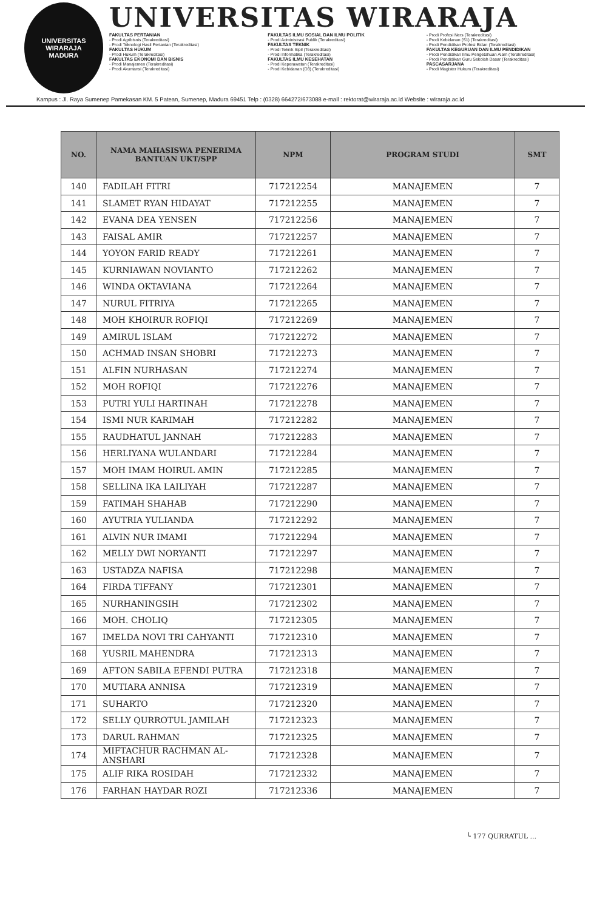UNIVERSITAS WIRARAJA
MADURA
UNIVERSITAS WIRARAJA
FAKULTAS PERTANIAN
- Prodi Agribisnis (Terakreditasi)
- Prodi Teknologi Hasil Pertanian (Terakreditasi)
FAKULTAS HUKUM
- Prodi Hukum (Terakreditasi)
FAKULTAS EKONOMI DAN BISNIS
- Prodi Manajemen (Terakreditasi)
- Prodi Akuntansi (Terakreditasi)
FAKULTAS ILMU SOSIAL DAN ILMU POLITIK
- Prodi Administrasi Publik (Terakreditasi)
FAKULTAS TEKNIK
- Prodi Teknik Sipil (Terakreditasi)
- Prodi Informatika (Terakreditasi)
FAKULTAS ILMU KESEHATAN
- Prodi Keperawatan (Terakreditasi)
- Prodi Kebidanan (D3) (Terakreditasi)
- Prodi Profesi Ners (Terakreditasi)
- Prodi Kebidanan (S1) (Terakreditasi)
- Prodi Pendidikan Profesi Bidan (Terakreditasi)
FAKULTAS KEGURUAN DAN ILMU PENDIDIKAN
- Prodi Pendidikan Ilmu Pengetahuan Alam (Terakreditasi)
- Prodi Pendidikan Guru Sekolah Dasar (Terakreditasi)
PASCASARJANA
- Prodi Magister Hukum (Terakreditasi)
Kampus : Jl. Raya Sumenep Pamekasan KM. 5 Patean, Sumenep, Madura 69451 Telp : (0328) 664272/673088 e-mail : rektorat@wiraraja.ac.id Website : wiraraja.ac.id
| NO. | NAMA MAHASISWA PENERIMA BANTUAN UKT/SPP | NPM | PROGRAM STUDI | SMT |
| --- | --- | --- | --- | --- |
| 140 | FADILAH FITRI | 717212254 | MANAJEMEN | 7 |
| 141 | SLAMET RYAN HIDAYAT | 717212255 | MANAJEMEN | 7 |
| 142 | EVANA DEA YENSEN | 717212256 | MANAJEMEN | 7 |
| 143 | FAISAL AMIR | 717212257 | MANAJEMEN | 7 |
| 144 | YOYON FARID READY | 717212261 | MANAJEMEN | 7 |
| 145 | KURNIAWAN NOVIANTO | 717212262 | MANAJEMEN | 7 |
| 146 | WINDA OKTAVIANA | 717212264 | MANAJEMEN | 7 |
| 147 | NURUL FITRIYA | 717212265 | MANAJEMEN | 7 |
| 148 | MOH KHOIRUR ROFIQI | 717212269 | MANAJEMEN | 7 |
| 149 | AMIRUL ISLAM | 717212272 | MANAJEMEN | 7 |
| 150 | ACHMAD INSAN SHOBRI | 717212273 | MANAJEMEN | 7 |
| 151 | ALFIN NURHASAN | 717212274 | MANAJEMEN | 7 |
| 152 | MOH ROFIQI | 717212276 | MANAJEMEN | 7 |
| 153 | PUTRI YULI HARTINAH | 717212278 | MANAJEMEN | 7 |
| 154 | ISMI NUR KARIMAH | 717212282 | MANAJEMEN | 7 |
| 155 | RAUDHATUL JANNAH | 717212283 | MANAJEMEN | 7 |
| 156 | HERLIYANA WULANDARI | 717212284 | MANAJEMEN | 7 |
| 157 | MOH IMAM HOIRUL AMIN | 717212285 | MANAJEMEN | 7 |
| 158 | SELLINA IKA LAILIYAH | 717212287 | MANAJEMEN | 7 |
| 159 | FATIMAH SHAHAB | 717212290 | MANAJEMEN | 7 |
| 160 | AYUTRIA YULIANDA | 717212292 | MANAJEMEN | 7 |
| 161 | ALVIN NUR IMAMI | 717212294 | MANAJEMEN | 7 |
| 162 | MELLY DWI NORYANTI | 717212297 | MANAJEMEN | 7 |
| 163 | USTADZA NAFISA | 717212298 | MANAJEMEN | 7 |
| 164 | FIRDA TIFFANY | 717212301 | MANAJEMEN | 7 |
| 165 | NURHANINGSIH | 717212302 | MANAJEMEN | 7 |
| 166 | MOH. CHOLIQ | 717212305 | MANAJEMEN | 7 |
| 167 | IMELDA NOVI TRI CAHYANTI | 717212310 | MANAJEMEN | 7 |
| 168 | YUSRIL MAHENDRA | 717212313 | MANAJEMEN | 7 |
| 169 | AFTON SABILA EFENDI PUTRA | 717212318 | MANAJEMEN | 7 |
| 170 | MUTIARA ANNISA | 717212319 | MANAJEMEN | 7 |
| 171 | SUHARTO | 717212320 | MANAJEMEN | 7 |
| 172 | SELLY QURROTUL JAMILAH | 717212323 | MANAJEMEN | 7 |
| 173 | DARUL RAHMAN | 717212325 | MANAJEMEN | 7 |
| 174 | MIFTACHUR RACHMAN AL-ANSHARI | 717212328 | MANAJEMEN | 7 |
| 175 | ALIF RIKA ROSIDAH | 717212332 | MANAJEMEN | 7 |
| 176 | FARHAN HAYDAR ROZI | 717212336 | MANAJEMEN | 7 |
└ 177 QURRATUL ...